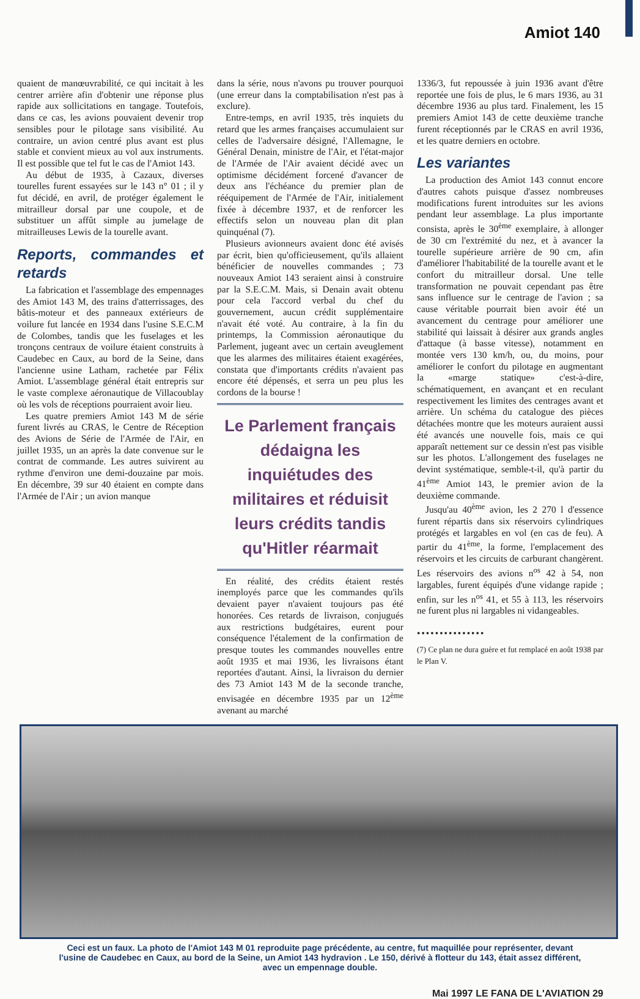Amiot 140
quaient de manœuvrabilité, ce qui incitait à les centrer arrière afin d'obtenir une réponse plus rapide aux sollicitations en tangage. Toutefois, dans ce cas, les avions pouvaient devenir trop sensibles pour le pilotage sans visibilité. Au contraire, un avion centré plus avant est plus stable et convient mieux au vol aux instruments. Il est possible que tel fut le cas de l'Amiot 143.
Au début de 1935, à Cazaux, diverses tourelles furent essayées sur le 143 n° 01 ; il y fut décidé, en avril, de protéger également le mitrailleur dorsal par une coupole, et de substituer un affût simple au jumelage de mitrailleuses Lewis de la tourelle avant.
Reports, commandes et retards
La fabrication et l'assemblage des empennages des Amiot 143 M, des trains d'atterrissages, des bâtis-moteur et des panneaux extérieurs de voilure fut lancée en 1934 dans l'usine S.E.C.M de Colombes, tandis que les fuselages et les tronçons centraux de voilure étaient construits à Caudebec en Caux, au bord de la Seine, dans l'ancienne usine Latham, rachetée par Félix Amiot. L'assemblage général était entrepris sur le vaste complexe aéronautique de Villacoublay où les vols de réceptions pourraient avoir lieu.
Les quatre premiers Amiot 143 M de série furent livrés au CRAS, le Centre de Réception des Avions de Série de l'Armée de l'Air, en juillet 1935, un an après la date convenue sur le contrat de commande. Les autres suivirent au rythme d'environ une demi-douzaine par mois. En décembre, 39 sur 40 étaient en compte dans l'Armée de l'Air ; un avion manque
dans la série, nous n'avons pu trouver pourquoi (une erreur dans la comptabilisation n'est pas à exclure).
Entre-temps, en avril 1935, très inquiets du retard que les armes françaises accumulaient sur celles de l'adversaire désigné, l'Allemagne, le Général Denain, ministre de l'Air, et l'état-major de l'Armée de l'Air avaient décidé avec un optimisme décidément forcené d'avancer de deux ans l'échéance du premier plan de rééquipement de l'Armée de l'Air, initialement fixée à décembre 1937, et de renforcer les effectifs selon un nouveau plan dit plan quinquénal (7).
Plusieurs avionneurs avaient donc été avisés par écrit, bien qu'officieusement, qu'ils allaient bénéficier de nouvelles commandes ; 73 nouveaux Amiot 143 seraient ainsi à construire par la S.E.C.M. Mais, si Denain avait obtenu pour cela l'accord verbal du chef du gouvernement, aucun crédit supplémentaire n'avait été voté. Au contraire, à la fin du printemps, la Commission aéronautique du Parlement, jugeant avec un certain aveuglement que les alarmes des militaires étaient exagérées, constata que d'importants crédits n'avaient pas encore été dépensés, et serra un peu plus les cordons de la bourse !
Le Parlement français dédaigna les inquiétudes des militaires et réduisit leurs crédits tandis qu'Hitler réarmait
En réalité, des crédits étaient restés inemployés parce que les commandes qu'ils devaient payer n'avaient toujours pas été honorées. Ces retards de livraison, conjugués aux restrictions budgétaires, eurent pour conséquence l'étalement de la confirmation de presque toutes les commandes nouvelles entre août 1935 et mai 1936, les livraisons étant reportées d'autant. Ainsi, la livraison du dernier des 73 Amiot 143 M de la seconde tranche, envisagée en décembre 1935 par un 12<sup>ème</sup> avenant au marché
1336/3, fut repoussée à juin 1936 avant d'être reportée une fois de plus, le 6 mars 1936, au 31 décembre 1936 au plus tard. Finalement, les 15 premiers Amiot 143 de cette deuxième tranche furent réceptionnés par le CRAS en avril 1936, et les quatre derniers en octobre.
Les variantes
La production des Amiot 143 connut encore d'autres cahots puisque d'assez nombreuses modifications furent introduites sur les avions pendant leur assemblage. La plus importante consista, après le 30<sup>ème</sup> exemplaire, à allonger de 30 cm l'extrémité du nez, et à avancer la tourelle supérieure arrière de 90 cm, afin d'améliorer l'habitabilité de la tourelle avant et le confort du mitrailleur dorsal. Une telle transformation ne pouvait cependant pas être sans influence sur le centrage de l'avion ; sa cause véritable pourrait bien avoir été un avancement du centrage pour améliorer une stabilité qui laissait à désirer aux grands angles d'attaque (à basse vitesse), notamment en montée vers 130 km/h, ou, du moins, pour améliorer le confort du pilotage en augmentant la «marge statique» c'est-à-dire, schématiquement, en avançant et en reculant respectivement les limites des centrages avant et arrière. Un schéma du catalogue des pièces détachées montre que les moteurs auraient aussi été avancés une nouvelle fois, mais ce qui apparaît nettement sur ce dessin n'est pas visible sur les photos. L'allongement des fuselages ne devint systématique, semble-t-il, qu'à partir du 41<sup>ème</sup> Amiot 143, le premier avion de la deuxième commande.
Jusqu'au 40<sup>ème</sup> avion, les 2 270 l d'essence furent répartis dans six réservoirs cylindriques protégés et largables en vol (en cas de feu). A partir du 41<sup>ème</sup>, la forme, l'emplacement des réservoirs et les circuits de carburant changèrent. Les réservoirs des avions n<sup>os</sup> 42 à 54, non largables, furent équipés d'une vidange rapide ; enfin, sur les n<sup>os</sup> 41, et 55 à 113, les réservoirs ne furent plus ni largables ni vidangeables.
•••••••••••••••
(7) Ce plan ne dura guère et fut remplacé en août 1938 par le Plan V.
Ceci est un faux. La photo de l'Amiot 143 M 01 reproduite page précédente, au centre, fut maquillée pour représenter, devant l'usine de Caudebec en Caux, au bord de la Seine, un Amiot 143 hydravion . Le 150, dérivé à flotteur du 143, était assez différent, avec un empennage double.
Mai 1997 LE FANA DE L'AVIATION 29